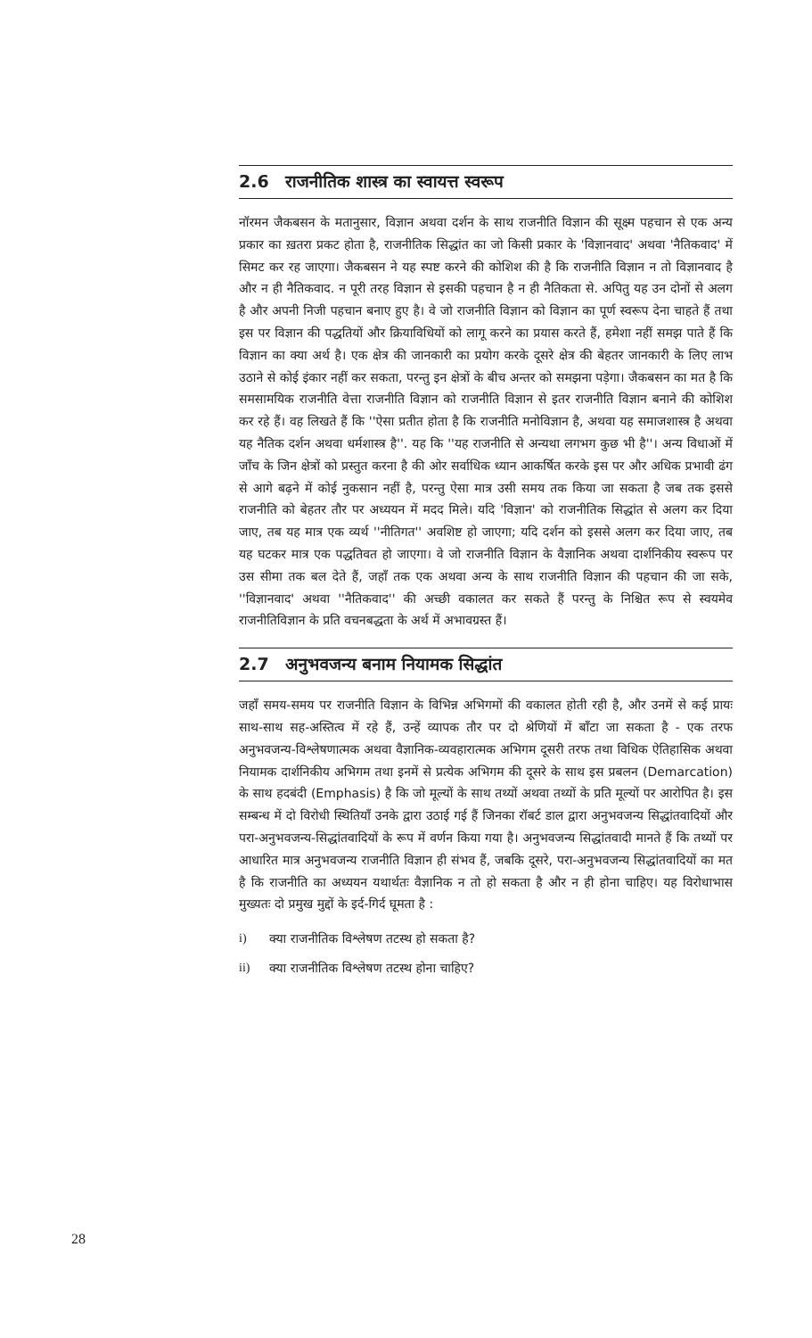2.6 राजनीतिक शास्त्र का स्वायत्त स्वरूप
नॉरमन जैकबसन के मतानुसार, विज्ञान अथवा दर्शन के साथ राजनीति विज्ञान की सूक्ष्म पहचान से एक अन्य प्रकार का ख़तरा प्रकट होता है, राजनीतिक सिद्धांत का जो किसी प्रकार के 'विज्ञानवाद' अथवा 'नैतिकवाद' में सिमट कर रह जाएगा। जैकबसन ने यह स्पष्ट करने की कोशिश की है कि राजनीति विज्ञान न तो विज्ञानवाद है और न ही नैतिकवाद. न पूरी तरह विज्ञान से इसकी पहचान है न ही नैतिकता से. अपितु यह उन दोनों से अलग है और अपनी निजी पहचान बनाए हुए है। वे जो राजनीति विज्ञान को विज्ञान का पूर्ण स्वरूप देना चाहते हैं तथा इस पर विज्ञान की पद्धतियों और क्रियाविधियों को लागू करने का प्रयास करते हैं, हमेशा नहीं समझ पाते हैं कि विज्ञान का क्या अर्थ है। एक क्षेत्र की जानकारी का प्रयोग करके दूसरे क्षेत्र की बेहतर जानकारी के लिए लाभ उठाने से कोई इंकार नहीं कर सकता, परन्तु इन क्षेत्रों के बीच अन्तर को समझना पड़ेगा। जैकबसन का मत है कि समसामयिक राजनीति वेत्ता राजनीति विज्ञान को राजनीति विज्ञान से इतर राजनीति विज्ञान बनाने की कोशिश कर रहे हैं। वह लिखते हैं कि ''ऐसा प्रतीत होता है कि राजनीति मनोविज्ञान है, अथवा यह समाजशास्त्र है अथवा यह नैतिक दर्शन अथवा धर्मशास्त्र है''. यह कि ''यह राजनीति से अन्यथा लगभग कुछ भी है''। अन्य विधाओं में जाँच के जिन क्षेत्रों को प्रस्तुत करना है की ओर सर्वाधिक ध्यान आकर्षित करके इस पर और अधिक प्रभावी ढंग से आगे बढ़ने में कोई नुकसान नहीं है, परन्तु ऐसा मात्र उसी समय तक किया जा सकता है जब तक इससे राजनीति को बेहतर तौर पर अध्ययन में मदद मिले। यदि 'विज्ञान' को राजनीतिक सिद्धांत से अलग कर दिया जाए, तब यह मात्र एक व्यर्थ ''नीतिगत'' अवशिष्ट हो जाएगा; यदि दर्शन को इससे अलग कर दिया जाए, तब यह घटकर मात्र एक पद्धतिवत हो जाएगा। वे जो राजनीति विज्ञान के वैज्ञानिक अथवा दार्शनिकीय स्वरूप पर उस सीमा तक बल देते हैं, जहाँ तक एक अथवा अन्य के साथ राजनीति विज्ञान की पहचान की जा सके, ''विज्ञानवाद' अथवा ''नैतिकवाद'' की अच्छी वकालत कर सकते हैं परन्तु के निश्चित रूप से स्वयमेव राजनीतिविज्ञान के प्रति वचनबद्धता के अर्थ में अभावग्रस्त हैं।
2.7 अनुभवजन्य बनाम नियामक सिद्धांत
जहाँ समय-समय पर राजनीति विज्ञान के विभिन्न अभिगमों की वकालत होती रही है, और उनमें से कई प्रायः साथ-साथ सह-अस्तित्व में रहे हैं, उन्हें व्यापक तौर पर दो श्रेणियों में बाँटा जा सकता है - एक तरफ अनुभवजन्य-विश्लेषणात्मक अथवा वैज्ञानिक-व्यवहारात्मक अभिगम दूसरी तरफ तथा विधिक ऐतिहासिक अथवा नियामक दार्शनिकीय अभिगम तथा इनमें से प्रत्येक अभिगम की दूसरे के साथ इस प्रबलन (Demarcation) के साथ हदबंदी (Emphasis) है कि जो मूल्यों के साथ तथ्यों अथवा तथ्यों के प्रति मूल्यों पर आरोपित है। इस सम्बन्ध में दो विरोधी स्थितियाँ उनके द्वारा उठाई गई हैं जिनका रॉबर्ट डाल द्वारा अनुभवजन्य सिद्धांतवादियों और परा-अनुभवजन्य-सिद्धांतवादियों के रूप में वर्णन किया गया है। अनुभवजन्य सिद्धांतवादी मानते हैं कि तथ्यों पर आधारित मात्र अनुभवजन्य राजनीति विज्ञान ही संभव हैं, जबकि दूसरे, परा-अनुभवजन्य सिद्धांतवादियों का मत है कि राजनीति का अध्ययन यथार्थतः वैज्ञानिक न तो हो सकता है और न ही होना चाहिए। यह विरोधाभास मुख्यतः दो प्रमुख मुद्दों के इर्द-गिर्द घूमता है :
i) क्या राजनीतिक विश्लेषण तटस्थ हो सकता है?
ii) क्या राजनीतिक विश्लेषण तटस्थ होना चाहिए?
28